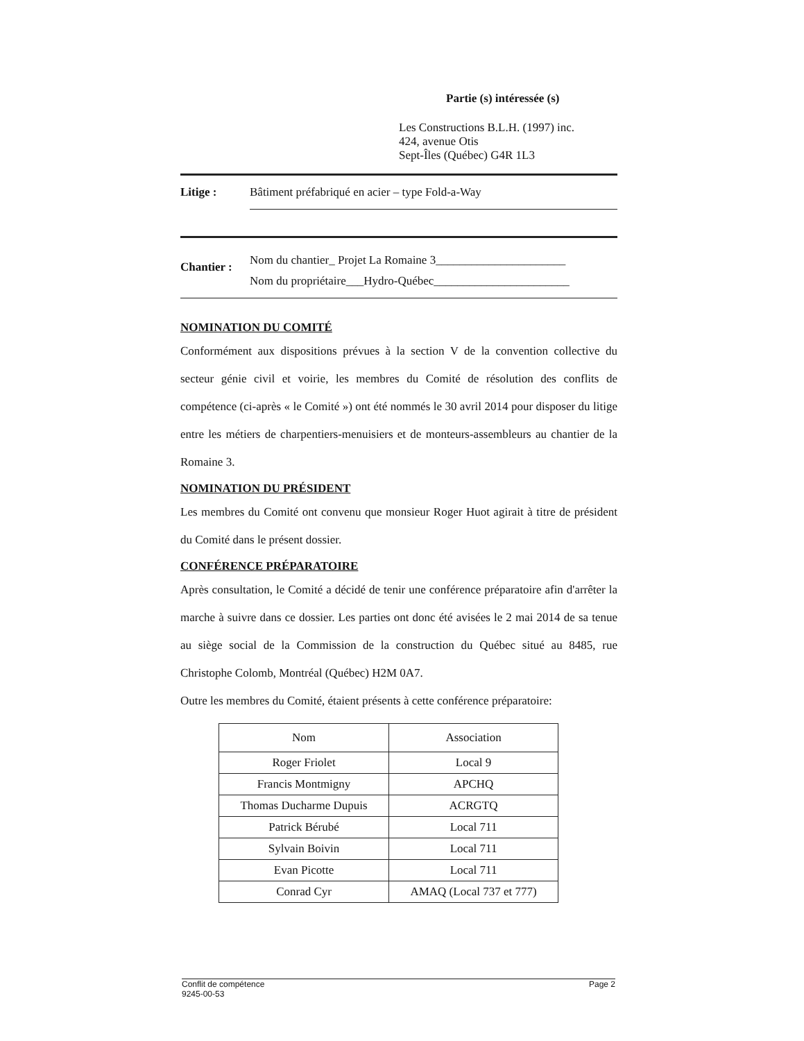Partie (s) intéressée (s)
Les Constructions B.L.H. (1997) inc.
424, avenue Otis
Sept-Îles (Québec) G4R 1L3
Litige : Bâtiment préfabriqué en acier – type Fold-a-Way
Chantier :
Nom du chantier_ Projet La Romaine 3______________________
Nom du propriétaire___Hydro-Québec_______________________
NOMINATION DU COMITÉ
Conformément aux dispositions prévues à la section V de la convention collective du secteur génie civil et voirie, les membres du Comité de résolution des conflits de compétence (ci-après « le Comité ») ont été nommés le 30 avril 2014 pour disposer du litige entre les métiers de charpentiers-menuisiers et de monteurs-assembleurs au chantier de la Romaine 3.
NOMINATION DU PRÉSIDENT
Les membres du Comité ont convenu que monsieur Roger Huot agirait à titre de président du Comité dans le présent dossier.
CONFÉRENCE PRÉPARATOIRE
Après consultation, le Comité a décidé de tenir une conférence préparatoire afin d'arrêter la marche à suivre dans ce dossier. Les parties ont donc été avisées le 2 mai 2014 de sa tenue au siège social de la Commission de la construction du Québec situé au 8485, rue Christophe Colomb, Montréal (Québec) H2M 0A7.
Outre les membres du Comité, étaient présents à cette conférence préparatoire:
| Nom | Association |
| --- | --- |
| Roger Friolet | Local 9 |
| Francis Montmigny | APCHQ |
| Thomas Ducharme Dupuis | ACRGTQ |
| Patrick Bérubé | Local 711 |
| Sylvain Boivin | Local 711 |
| Evan Picotte | Local 711 |
| Conrad Cyr | AMAQ (Local 737 et 777) |
Conflit de compétence
9245-00-53
Page 2